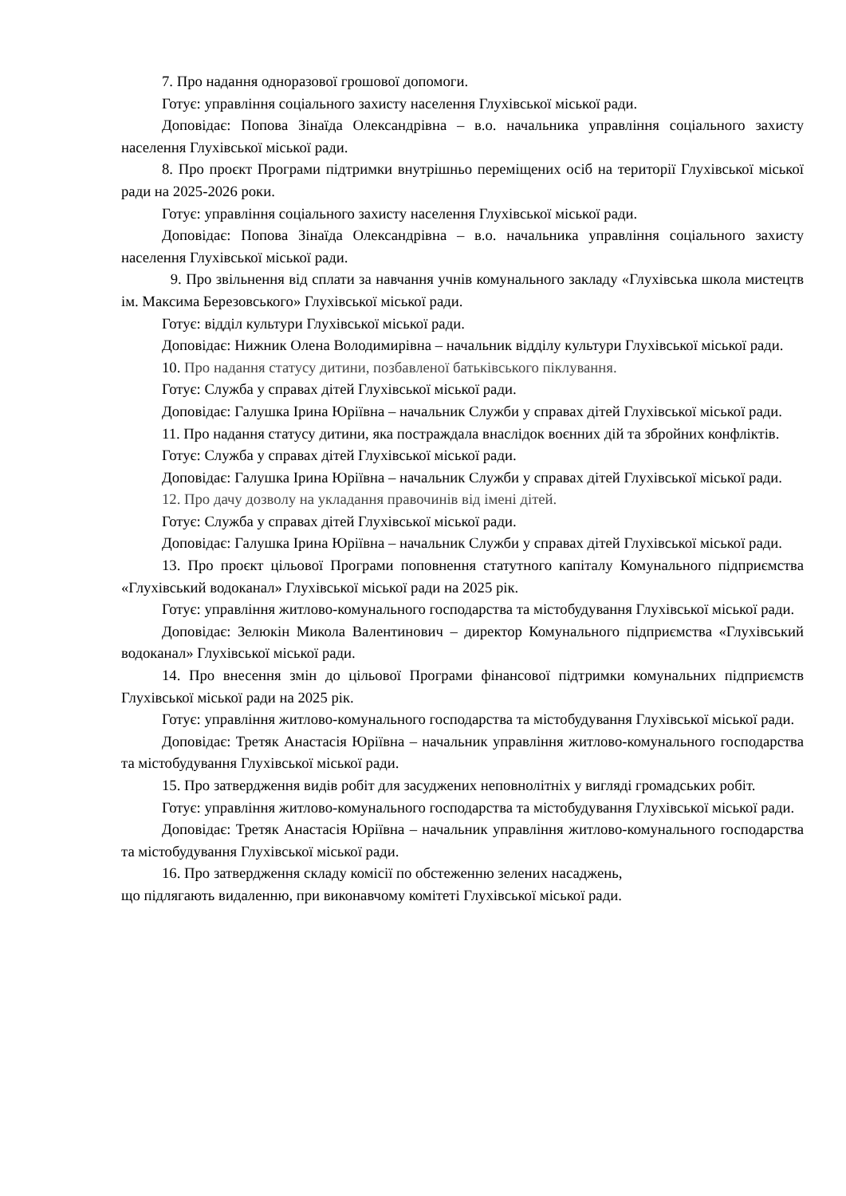7. Про надання одноразової грошової допомоги.
Готує: управління соціального захисту населення Глухівської міської ради.
Доповідає: Попова Зінаїда Олександрівна – в.о. начальника управління соціального захисту населення Глухівської міської ради.
8. Про проєкт Програми підтримки внутрішньо переміщених осіб на території Глухівської міської ради на 2025-2026 роки.
Готує: управління соціального захисту населення Глухівської міської ради.
Доповідає: Попова Зінаїда Олександрівна – в.о. начальника управління соціального захисту населення Глухівської міської ради.
9. Про звільнення від сплати за навчання учнів комунального закладу «Глухівська школа мистецтв ім. Максима Березовського» Глухівської міської ради.
Готує: відділ культури Глухівської міської ради.
Доповідає: Нижник Олена Володимирівна – начальник відділу культури Глухівської міської ради.
10. Про надання статусу дитини, позбавленої батьківського піклування.
Готує: Служба у справах дітей Глухівської міської ради.
Доповідає: Галушка Ірина Юріївна – начальник Служби у справах дітей Глухівської міської ради.
11. Про надання статусу дитини, яка постраждала внаслідок воєнних дій та збройних конфліктів.
Готує: Служба у справах дітей Глухівської міської ради.
Доповідає: Галушка Ірина Юріївна – начальник Служби у справах дітей Глухівської міської ради.
12. Про дачу дозволу на укладання правочинів від імені дітей.
Готує: Служба у справах дітей Глухівської міської ради.
Доповідає: Галушка Ірина Юріївна – начальник Служби у справах дітей Глухівської міської ради.
13. Про проєкт цільової Програми поповнення статутного капіталу Комунального підприємства «Глухівський водоканал» Глухівської міської ради на 2025 рік.
Готує: управління житлово-комунального господарства та містобудування Глухівської міської ради.
Доповідає: Зелюкін Микола Валентинович – директор Комунального підприємства «Глухівський водоканал» Глухівської міської ради.
14. Про внесення змін до цільової Програми фінансової підтримки комунальних підприємств Глухівської міської ради на 2025 рік.
Готує: управління житлово-комунального господарства та містобудування Глухівської міської ради.
Доповідає: Третяк Анастасія Юріївна – начальник управління житлово-комунального господарства та містобудування Глухівської міської ради.
15. Про затвердження видів робіт для засуджених неповнолітніх у вигляді громадських робіт.
Готує: управління житлово-комунального господарства та містобудування Глухівської міської ради.
Доповідає: Третяк Анастасія Юріївна – начальник управління житлово-комунального господарства та містобудування Глухівської міської ради.
16. Про затвердження складу комісії по обстеженню зелених насаджень,
що підлягають видаленню, при виконавчому комітеті Глухівської міської ради.